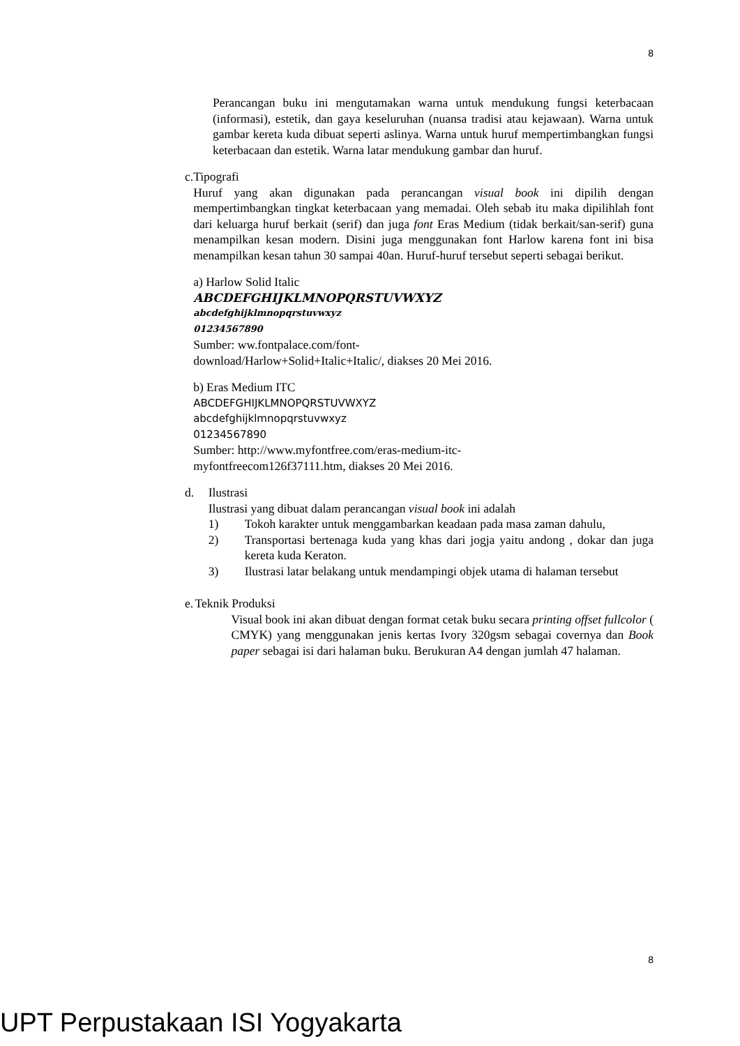8
Perancangan buku ini mengutamakan warna untuk mendukung fungsi keterbacaan (informasi), estetik, dan gaya keseluruhan (nuansa tradisi atau kejawaan). Warna untuk gambar kereta kuda dibuat seperti aslinya. Warna untuk huruf mempertimbangkan fungsi keterbacaan dan estetik. Warna latar mendukung gambar dan huruf.
c. Tipografi
Huruf yang akan digunakan pada perancangan visual book ini dipilih dengan mempertimbangkan tingkat keterbacaan yang memadai. Oleh sebab itu maka dipilihlah font dari keluarga huruf berkait (serif) dan juga font Eras Medium (tidak berkait/san-serif) guna menampilkan kesan modern. Disini juga menggunakan font Harlow karena font ini bisa menampilkan kesan tahun 30 sampai 40an. Huruf-huruf tersebut seperti sebagai berikut.
a) Harlow Solid Italic
ABCDEFGHIJKLMNOPQRSTUVWXYZ
abcdefghijklmnopqrstuvwxyz
01234567890
Sumber: ww.fontpalace.com/font-
download/Harlow+Solid+Italic+Italic/, diakses 20 Mei 2016.
b) Eras Medium ITC
ABCDEFGHIJKLMNOPQRSTUVWXYZ
abcdefghijklmnopqrstuvwxyz
01234567890
Sumber: http://www.myfontfree.com/eras-medium-itc-
myfontfreecom126f37111.htm, diakses 20 Mei 2016.
d. Ilustrasi
Ilustrasi yang dibuat dalam perancangan visual book ini adalah
1) Tokoh karakter untuk menggambarkan keadaan pada masa zaman dahulu,
2) Transportasi bertenaga kuda yang khas dari jogja yaitu andong , dokar dan juga kereta kuda Keraton.
3) Ilustrasi latar belakang untuk mendampingi objek utama di halaman tersebut
e. Teknik Produksi
Visual book ini akan dibuat dengan format cetak buku secara printing offset fullcolor ( CMYK) yang menggunakan jenis kertas Ivory 320gsm sebagai covernya dan Book paper sebagai isi dari halaman buku. Berukuran A4 dengan jumlah 47 halaman.
8
UPT Perpustakaan ISI Yogyakarta